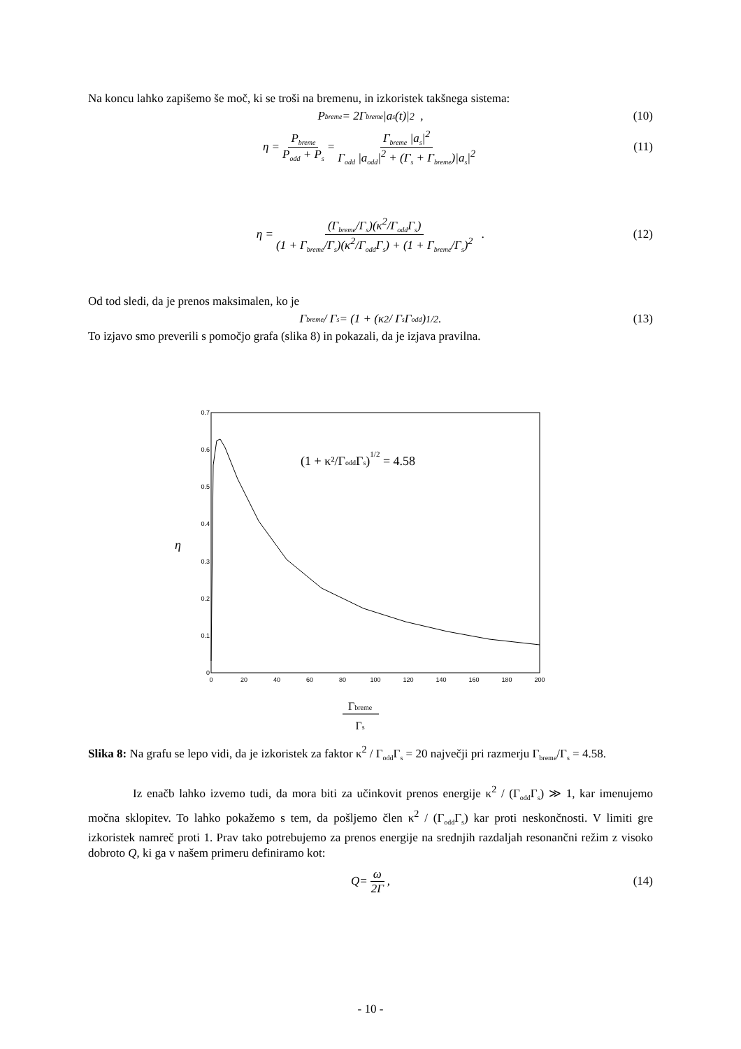Na koncu lahko zapišemo še moč, ki se troši na bremenu, in izkoristek takšnega sistema:
P<sub>breme</sub> = 2Γ<sub>breme</sub> |a<sub>s</sub>(t)|<sup>2</sup> , (10)
η = P<sub>breme</sub> P<sub>odd</sub> + P<sub>s</sub> = Γ<sub>breme</sub> |a<sub>s</sub>|<sup>2</sup> Γ<sub>odd</sub> |a<sub>odd</sub>|<sup>2</sup> + (Γ<sub>s</sub> + Γ<sub>breme</sub>)|a<sub>s</sub>|<sup>2</sup> (11)
η = (Γ<sub>breme</sub>/Γ<sub>s</sub>)(κ<sup>2</sup>/Γ<sub>odd</sub>Γ<sub>s</sub>) (1 + Γ<sub>breme</sub>/Γ<sub>s</sub>)(κ<sup>2</sup>/Γ<sub>odd</sub>Γ<sub>s</sub>) + (1 + Γ<sub>breme</sub>/Γ<sub>s</sub>)<sup>2</sup> . (12)
Od tod sledi, da je prenos maksimalen, ko je
Γ<sub>breme</sub> / Γ<sub>s</sub> = (1 + (κ<sup>2</sup> / Γ<sub>s</sub>Γ<sub>odd</sub>)<sup>1/2</sup>. (13)
To izjavo smo preverili s pomočjo grafa (slika 8) in pokazali, da je izjava pravilna.
η
0
0.1
0.2
0.3
0.4
0.5
0.6
0.7
0
20
40
60
80
100
120
140
160
180
200
(1 + κ²/ΓoddΓs)1/2 = 4.58
Γbreme
Γs
Slika 8: Na grafu se lepo vidi, da je izkoristek za faktor κ<sup>2</sup> / Γ<sub>odd</sub>Γ<sub>s</sub> = 20 največji pri razmerju Γ<sub>breme</sub>/Γ<sub>s</sub> = 4.58.
Iz enačb lahko izvemo tudi, da mora biti za učinkovit prenos energije κ<sup>2</sup> / (Γ<sub>odd</sub>Γ<sub>s</sub>) ≫ 1, kar imenujemo močna sklopitev. To lahko pokažemo s tem, da pošljemo člen κ<sup>2</sup> / (Γ<sub>odd</sub>Γ<sub>s</sub>) kar proti neskončnosti. V limiti gre izkoristek namreč proti 1. Prav tako potrebujemo za prenos energije na srednjih razdaljah resonančni režim z visoko dobroto Q, ki ga v našem primeru definiramo kot:
Q= ω 2Γ, (14)
- 10 -